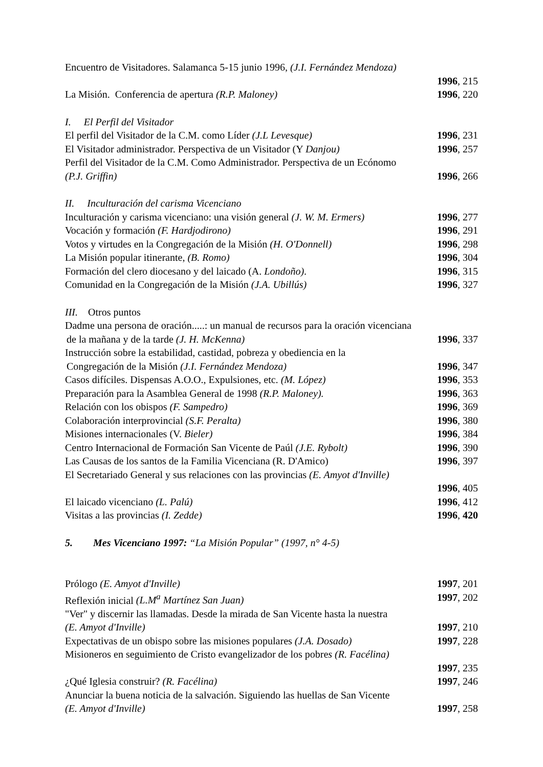Encuentro de Visitadores. Salamanca 5-15 junio 1996, (J.I. Fernández Mendoza)
1996, 215
La Misión. Conferencia de apertura (R.P. Maloney) 1996, 220
I. El Perfil del Visitador
El perfil del Visitador de la C.M. como Líder (J.L Levesque) 1996, 231
El Visitador administrador. Perspectiva de un Visitador (Y Danjou) 1996, 257
Perfil del Visitador de la C.M. Como Administrador. Perspectiva de un Ecónomo
(P.J. Griffin) 1996, 266
II. Inculturación del carisma Vicenciano
Inculturación y carisma vicenciano: una visión general (J. W. M. Ermers) 1996, 277
Vocación y formación (F. Hardjodirono) 1996, 291
Votos y virtudes en la Congregación de la Misión (H. O'Donnell) 1996, 298
La Misión popular itinerante, (B. Romo) 1996, 304
Formación del clero diocesano y del laicado (A. Londoño). 1996, 315
Comunidad en la Congregación de la Misión (J.A. Ubillús) 1996, 327
III. Otros puntos
Dadme una persona de oración.....: un manual de recursos para la oración vicenciana
de la mañana y de la tarde (J. H. McKenna) 1996, 337
Instrucción sobre la estabilidad, castidad, pobreza y obediencia en la
Congregación de la Misión (J.I. Fernández Mendoza) 1996, 347
Casos difíciles. Dispensas A.O.O., Expulsiones, etc. (M. López) 1996, 353
Preparación para la Asamblea General de 1998 (R.P. Maloney). 1996, 363
Relación con los obispos (F. Sampedro) 1996, 369
Colaboración interprovincial (S.F. Peralta) 1996, 380
Misiones internacionales (V. Bieler) 1996, 384
Centro Internacional de Formación San Vicente de Paúl (J.E. Rybolt) 1996, 390
Las Causas de los santos de la Familia Vicenciana (R. D'Amico) 1996, 397
El Secretariado General y sus relaciones con las provincias (E. Amyot d'Inville)
1996, 405
El laicado vicenciano (L. Palú) 1996, 412
Visitas a las provincias (I. Zedde) 1996, 420
5. Mes Vicenciano 1997: “La Misión Popular” (1997, n° 4-5)
Prólogo (E. Amyot d'Inville) 1997, 201
Reflexión inicial (L.M<sup>a</sup> Martínez San Juan) 1997, 202
"Ver" y discernir las llamadas. Desde la mirada de San Vicente hasta la nuestra
(E. Amyot d'Inville) 1997, 210
Expectativas de un obispo sobre las misiones populares (J.A. Dosado) 1997, 228
Misioneros en seguimiento de Cristo evangelizador de los pobres (R. Facélina)
1997, 235
¿Qué Iglesia construir? (R. Facélina) 1997, 246
Anunciar la buena noticia de la salvación. Siguiendo las huellas de San Vicente
(E. Amyot d'Inville) 1997, 258